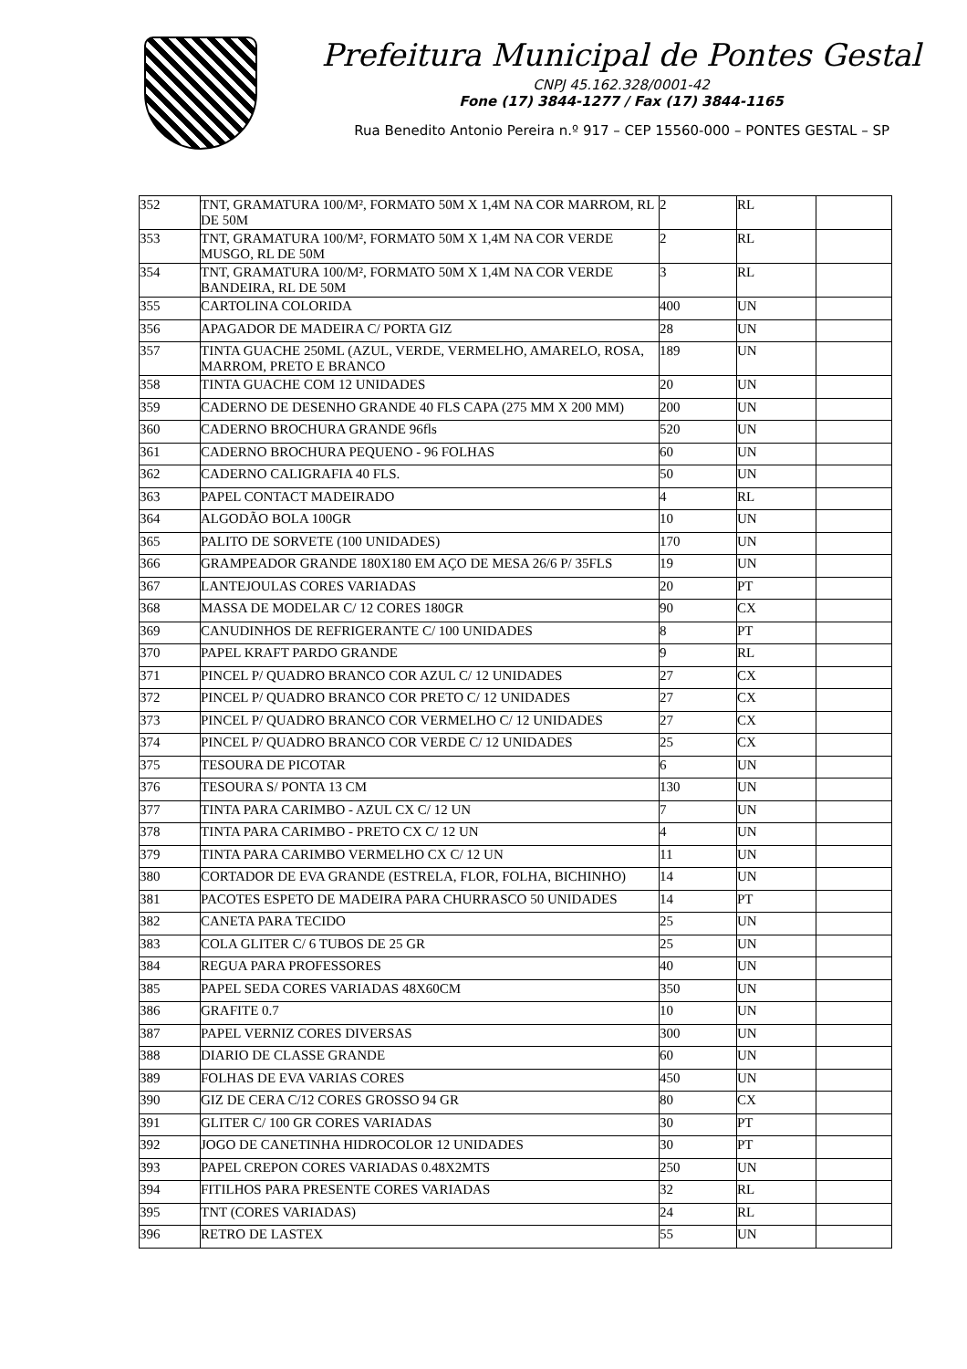Prefeitura Municipal de Pontes Gestal
CNPJ 45.162.328/0001-42
Fone (17) 3844-1277 / Fax (17) 3844-1165
Rua Benedito Antonio Pereira n.º 917 – CEP 15560-000 – PONTES GESTAL – SP
| 352 | TNT, GRAMATURA 100/M², FORMATO 50M X 1,4M NA COR MARROM, RL DE 50M | 2 | RL | |
| 353 | TNT, GRAMATURA 100/M², FORMATO 50M X 1,4M NA COR VERDE MUSGO, RL DE 50M | 2 | RL | |
| 354 | TNT, GRAMATURA 100/M², FORMATO 50M X 1,4M NA COR VERDE BANDEIRA, RL DE 50M | 3 | RL | |
| 355 | CARTOLINA COLORIDA | 400 | UN | |
| 356 | APAGADOR DE MADEIRA C/ PORTA GIZ | 28 | UN | |
| 357 | TINTA GUACHE 250ML (AZUL, VERDE, VERMELHO, AMARELO, ROSA, MARROM, PRETO E BRANCO | 189 | UN | |
| 358 | TINTA GUACHE COM 12 UNIDADES | 20 | UN | |
| 359 | CADERNO DE DESENHO GRANDE 40 FLS CAPA (275 MM X 200 MM) | 200 | UN | |
| 360 | CADERNO BROCHURA GRANDE 96fls | 520 | UN | |
| 361 | CADERNO BROCHURA PEQUENO - 96 FOLHAS | 60 | UN | |
| 362 | CADERNO CALIGRAFIA 40 FLS. | 50 | UN | |
| 363 | PAPEL CONTACT MADEIRADO | 4 | RL | |
| 364 | ALGODÃO BOLA 100GR | 10 | UN | |
| 365 | PALITO DE SORVETE (100 UNIDADES) | 170 | UN | |
| 366 | GRAMPEADOR GRANDE 180X180 EM AÇO DE MESA 26/6 P/ 35FLS | 19 | UN | |
| 367 | LANTEJOULAS CORES VARIADAS | 20 | PT | |
| 368 | MASSA DE MODELAR C/ 12 CORES 180GR | 90 | CX | |
| 369 | CANUDINHOS DE REFRIGERANTE C/ 100 UNIDADES | 8 | PT | |
| 370 | PAPEL KRAFT PARDO GRANDE | 9 | RL | |
| 371 | PINCEL P/ QUADRO BRANCO COR AZUL C/ 12 UNIDADES | 27 | CX | |
| 372 | PINCEL P/ QUADRO BRANCO COR PRETO C/ 12 UNIDADES | 27 | CX | |
| 373 | PINCEL P/ QUADRO BRANCO COR VERMELHO C/ 12 UNIDADES | 27 | CX | |
| 374 | PINCEL P/ QUADRO BRANCO COR VERDE C/ 12 UNIDADES | 25 | CX | |
| 375 | TESOURA DE PICOTAR | 6 | UN | |
| 376 | TESOURA S/ PONTA 13 CM | 130 | UN | |
| 377 | TINTA PARA CARIMBO - AZUL CX C/ 12 UN | 7 | UN | |
| 378 | TINTA PARA CARIMBO - PRETO CX C/ 12 UN | 4 | UN | |
| 379 | TINTA PARA CARIMBO VERMELHO CX C/ 12 UN | 11 | UN | |
| 380 | CORTADOR DE EVA GRANDE (ESTRELA, FLOR, FOLHA, BICHINHO) | 14 | UN | |
| 381 | PACOTES ESPETO DE MADEIRA PARA CHURRASCO 50 UNIDADES | 14 | PT | |
| 382 | CANETA PARA TECIDO | 25 | UN | |
| 383 | COLA GLITER C/ 6 TUBOS DE 25 GR | 25 | UN | |
| 384 | REGUA PARA PROFESSORES | 40 | UN | |
| 385 | PAPEL SEDA CORES VARIADAS 48X60CM | 350 | UN | |
| 386 | GRAFITE 0.7 | 10 | UN | |
| 387 | PAPEL VERNIZ CORES DIVERSAS | 300 | UN | |
| 388 | DIARIO DE CLASSE GRANDE | 60 | UN | |
| 389 | FOLHAS DE EVA VARIAS CORES | 450 | UN | |
| 390 | GIZ DE CERA C/12 CORES GROSSO 94 GR | 80 | CX | |
| 391 | GLITER C/ 100 GR CORES VARIADAS | 30 | PT | |
| 392 | JOGO DE CANETINHA HIDROCOLOR 12 UNIDADES | 30 | PT | |
| 393 | PAPEL CREPON CORES VARIADAS 0.48X2MTS | 250 | UN | |
| 394 | FITILHOS PARA PRESENTE CORES VARIADAS | 32 | RL | |
| 395 | TNT (CORES VARIADAS) | 24 | RL | |
| 396 | RETRO DE LASTEX | 55 | UN | |